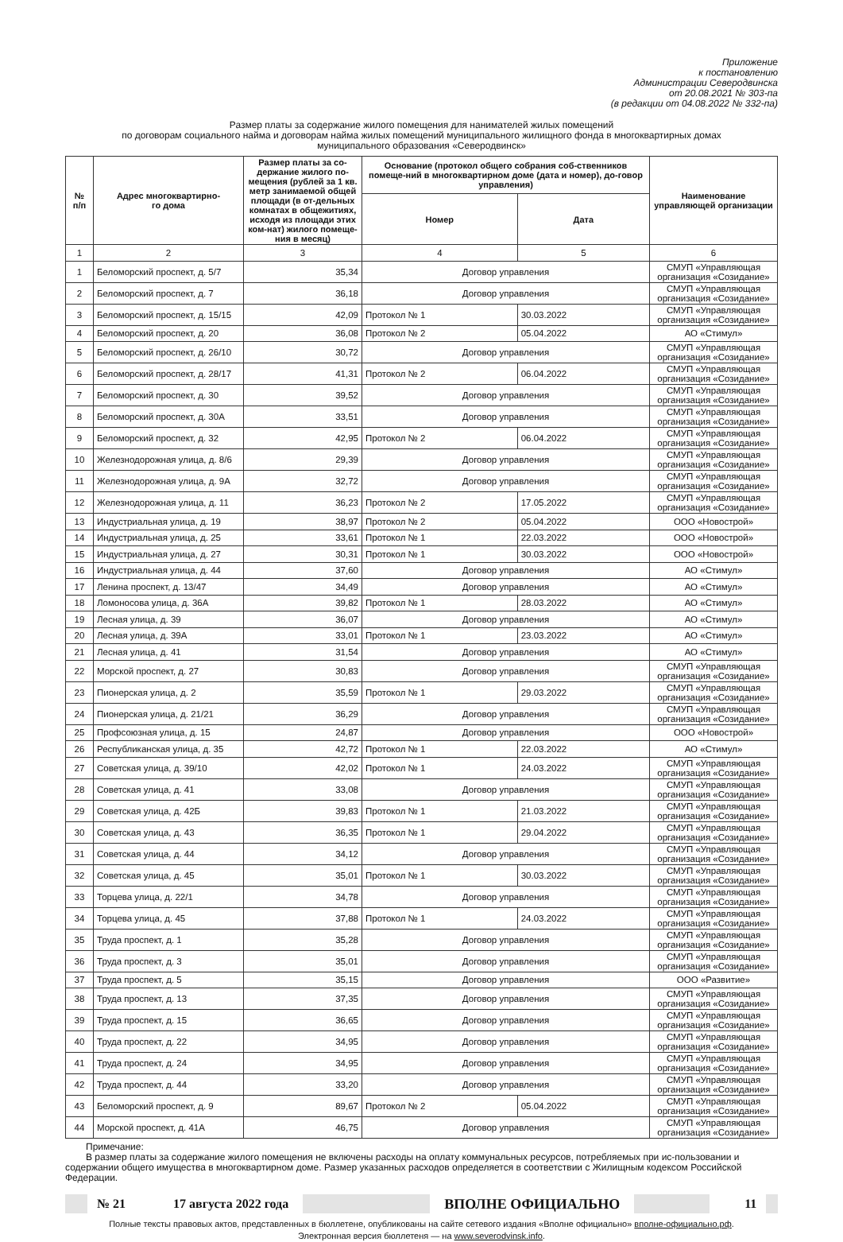Приложение
к постановлению
Администрации Северодвинска
от 20.08.2021 № 303-па
(в редакции от 04.08.2022 № 332-па)
Размер платы за содержание жилого помещения для нанимателей жилых помещений
по договорам социального найма и договорам найма жилых помещений муниципального жилищного фонда в многоквартирных домах
муниципального образования «Северодвинск»
| № п/п | Адрес многоквартирно- го дома | Размер платы за со-держание жилого по-мещения (рублей за 1 кв. метр занимаемой общей площади (в от-дельных комнатах в общежитиях, исходя из площади этих ком-нат) жилого помеще-ния в месяц) | Основание (протокол общего собрания соб-ственников помеще-ний в многоквартирном доме (дата и номер), до-говор управления) | | Наименование управляющей организации |
| --- | --- | --- | --- | --- | --- |
| | | | Номер | Дата | |
| 1 | 2 | 3 | 4 | 5 | 6 |
| 1 | Беломорский проспект, д. 5/7 | 35,34 | Договор управления | | СМУП «Управляющая организация «Созидание» |
| 2 | Беломорский проспект, д. 7 | 36,18 | Договор управления | | СМУП «Управляющая организация «Созидание» |
| 3 | Беломорский проспект, д. 15/15 | 42,09 | Протокол № 1 | 30.03.2022 | СМУП «Управляющая организация «Созидание» |
| 4 | Беломорский проспект, д. 20 | 36,08 | Протокол № 2 | 05.04.2022 | АО «Стимул» |
| 5 | Беломорский проспект, д. 26/10 | 30,72 | Договор управления | | СМУП «Управляющая организация «Созидание» |
| 6 | Беломорский проспект, д. 28/17 | 41,31 | Протокол № 2 | 06.04.2022 | СМУП «Управляющая организация «Созидание» |
| 7 | Беломорский проспект, д. 30 | 39,52 | Договор управления | | СМУП «Управляющая организация «Созидание» |
| 8 | Беломорский проспект, д. 30А | 33,51 | Договор управления | | СМУП «Управляющая организация «Созидание» |
| 9 | Беломорский проспект, д. 32 | 42,95 | Протокол № 2 | 06.04.2022 | СМУП «Управляющая организация «Созидание» |
| 10 | Железнодорожная улица, д. 8/6 | 29,39 | Договор управления | | СМУП «Управляющая организация «Созидание» |
| 11 | Железнодорожная улица, д. 9А | 32,72 | Договор управления | | СМУП «Управляющая организация «Созидание» |
| 12 | Железнодорожная улица, д. 11 | 36,23 | Протокол № 2 | 17.05.2022 | СМУП «Управляющая организация «Созидание» |
| 13 | Индустриальная улица, д. 19 | 38,97 | Протокол № 2 | 05.04.2022 | ООО «Новострой» |
| 14 | Индустриальная улица, д. 25 | 33,61 | Протокол № 1 | 22.03.2022 | ООО «Новострой» |
| 15 | Индустриальная улица, д. 27 | 30,31 | Протокол № 1 | 30.03.2022 | ООО «Новострой» |
| 16 | Индустриальная улица, д. 44 | 37,60 | Договор управления | | АО «Стимул» |
| 17 | Ленина проспект, д. 13/47 | 34,49 | Договор управления | | АО «Стимул» |
| 18 | Ломоносова улица, д. 36А | 39,82 | Протокол № 1 | 28.03.2022 | АО «Стимул» |
| 19 | Лесная улица, д. 39 | 36,07 | Договор управления | | АО «Стимул» |
| 20 | Лесная улица, д. 39А | 33,01 | Протокол № 1 | 23.03.2022 | АО «Стимул» |
| 21 | Лесная улица, д. 41 | 31,54 | Договор управления | | АО «Стимул» |
| 22 | Морской проспект, д. 27 | 30,83 | Договор управления | | СМУП «Управляющая организация «Созидание» |
| 23 | Пионерская улица, д. 2 | 35,59 | Протокол № 1 | 29.03.2022 | СМУП «Управляющая организация «Созидание» |
| 24 | Пионерская улица, д. 21/21 | 36,29 | Договор управления | | СМУП «Управляющая организация «Созидание» |
| 25 | Профсоюзная улица, д. 15 | 24,87 | Договор управления | | ООО «Новострой» |
| 26 | Республиканская улица, д. 35 | 42,72 | Протокол № 1 | 22.03.2022 | АО «Стимул» |
| 27 | Советская улица, д. 39/10 | 42,02 | Протокол № 1 | 24.03.2022 | СМУП «Управляющая организация «Созидание» |
| 28 | Советская улица, д. 41 | 33,08 | Договор управления | | СМУП «Управляющая организация «Созидание» |
| 29 | Советская улица, д. 42Б | 39,83 | Протокол № 1 | 21.03.2022 | СМУП «Управляющая организация «Созидание» |
| 30 | Советская улица, д. 43 | 36,35 | Протокол № 1 | 29.04.2022 | СМУП «Управляющая организация «Созидание» |
| 31 | Советская улица, д. 44 | 34,12 | Договор управления | | СМУП «Управляющая организация «Созидание» |
| 32 | Советская улица, д. 45 | 35,01 | Протокол № 1 | 30.03.2022 | СМУП «Управляющая организация «Созидание» |
| 33 | Торцева улица, д. 22/1 | 34,78 | Договор управления | | СМУП «Управляющая организация «Созидание» |
| 34 | Торцева улица, д. 45 | 37,88 | Протокол № 1 | 24.03.2022 | СМУП «Управляющая организация «Созидание» |
| 35 | Труда проспект, д. 1 | 35,28 | Договор управления | | СМУП «Управляющая организация «Созидание» |
| 36 | Труда проспект, д. 3 | 35,01 | Договор управления | | СМУП «Управляющая организация «Созидание» |
| 37 | Труда проспект, д. 5 | 35,15 | Договор управления | | ООО «Развитие» |
| 38 | Труда проспект, д. 13 | 37,35 | Договор управления | | СМУП «Управляющая организация «Созидание» |
| 39 | Труда проспект, д. 15 | 36,65 | Договор управления | | СМУП «Управляющая организация «Созидание» |
| 40 | Труда проспект, д. 22 | 34,95 | Договор управления | | СМУП «Управляющая организация «Созидание» |
| 41 | Труда проспект, д. 24 | 34,95 | Договор управления | | СМУП «Управляющая организация «Созидание» |
| 42 | Труда проспект, д. 44 | 33,20 | Договор управления | | СМУП «Управляющая организация «Созидание» |
| 43 | Беломорский проспект, д. 9 | 89,67 | Протокол № 2 | 05.04.2022 | СМУП «Управляющая организация «Созидание» |
| 44 | Морской проспект, д. 41А | 46,75 | Договор управления | | СМУП «Управляющая организация «Созидание» |
Примечание:
В размер платы за содержание жилого помещения не включены расходы на оплату коммунальных ресурсов, потребляемых при ис-пользовании и содержании общего имущества в многоквартирном доме. Размер указанных расходов определяется в соответствии с Жилищным кодексом Российской Федерации.
№ 21 17 августа 2022 года ВПОЛНЕ ОФИЦИАЛЬНО 11
Полные тексты правовых актов, представленных в бюллетене, опубликованы на сайте сетевого издания «Вполне официально» вполне-официально.рф.
Электронная версия бюллетеня — на www.severodvinsk.info.